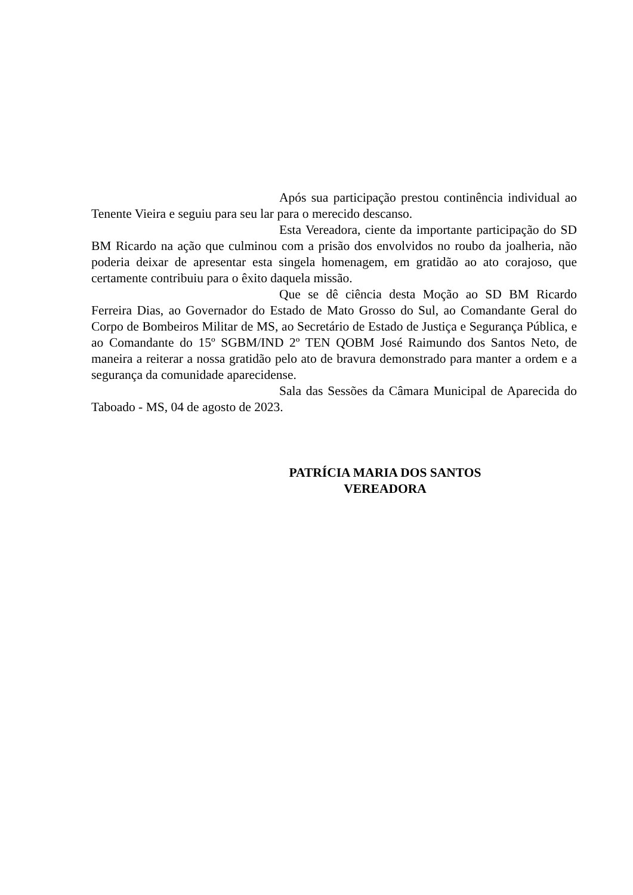Após sua participação prestou continência individual ao Tenente Vieira e seguiu para seu lar para o merecido descanso.
Esta Vereadora, ciente da importante participação do SD BM Ricardo na ação que culminou com a prisão dos envolvidos no roubo da joalheria, não poderia deixar de apresentar esta singela homenagem, em gratidão ao ato corajoso, que certamente contribuiu para o êxito daquela missão.
Que se dê ciência desta Moção ao SD BM Ricardo Ferreira Dias, ao Governador do Estado de Mato Grosso do Sul, ao Comandante Geral do Corpo de Bombeiros Militar de MS, ao Secretário de Estado de Justiça e Segurança Pública, e ao Comandante do 15º SGBM/IND 2º TEN QOBM José Raimundo dos Santos Neto, de maneira a reiterar a nossa gratidão pelo ato de bravura demonstrado para manter a ordem e a segurança da comunidade aparecidense.
Sala das Sessões da Câmara Municipal de Aparecida do Taboado - MS, 04 de agosto de 2023.
PATRÍCIA MARIA DOS SANTOS
VEREADORA